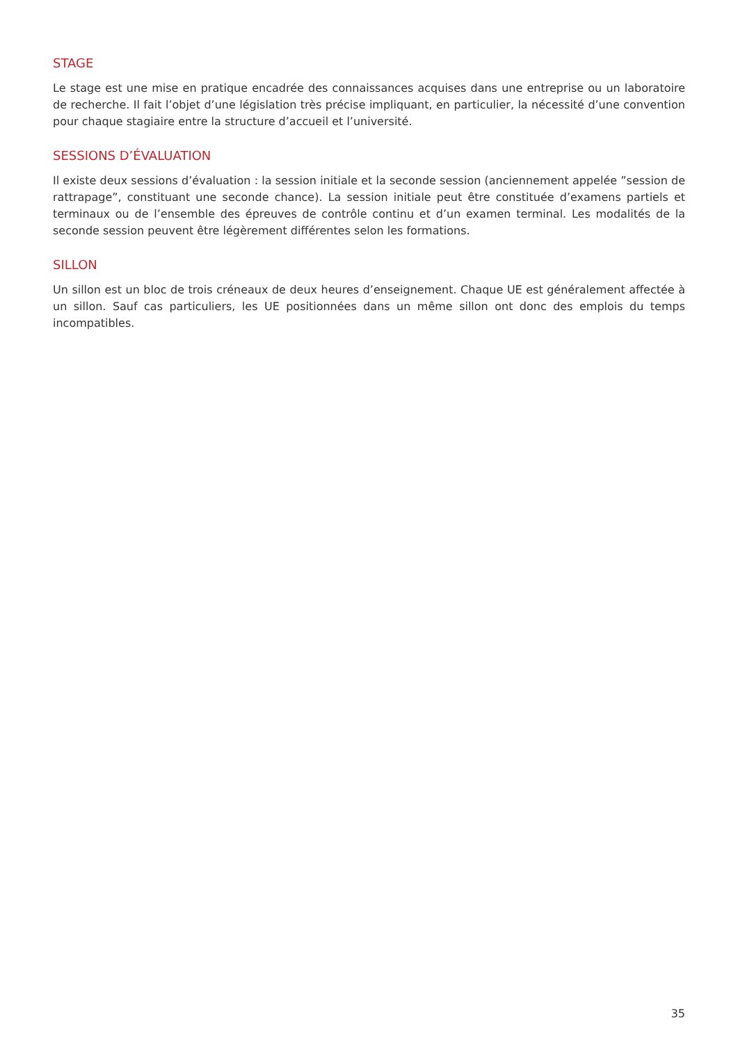STAGE
Le stage est une mise en pratique encadrée des connaissances acquises dans une entreprise ou un laboratoire de recherche. Il fait l’objet d’une législation très précise impliquant, en particulier, la nécessité d’une convention pour chaque stagiaire entre la structure d’accueil et l’université.
SESSIONS D’ÉVALUATION
Il existe deux sessions d’évaluation : la session initiale et la seconde session (anciennement appelée ”session de rattrapage”, constituant une seconde chance). La session initiale peut être constituée d’examens partiels et terminaux ou de l’ensemble des épreuves de contrôle continu et d’un examen terminal. Les modalités de la seconde session peuvent être légèrement différentes selon les formations.
SILLON
Un sillon est un bloc de trois créneaux de deux heures d’enseignement. Chaque UE est généralement affectée à un sillon. Sauf cas particuliers, les UE positionnées dans un même sillon ont donc des emplois du temps incompatibles.
35